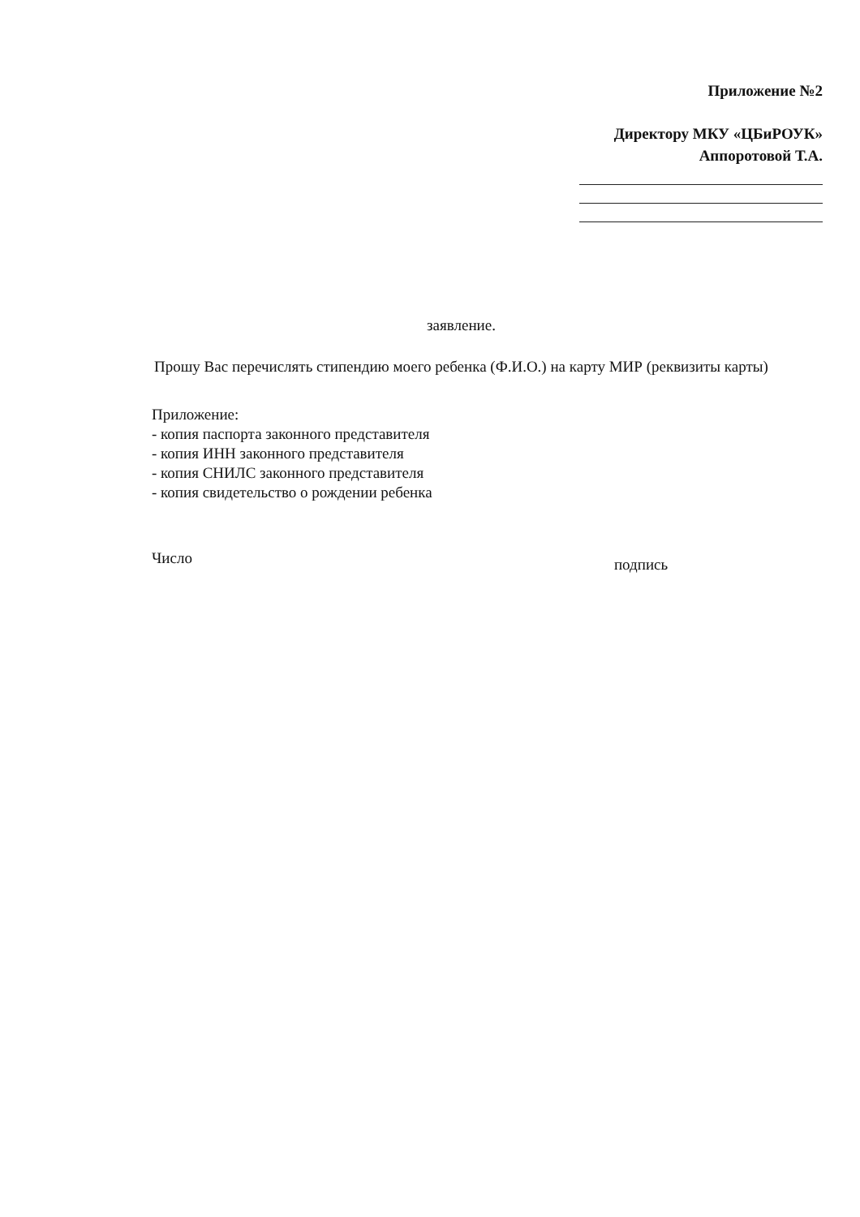Приложение №2
Директору МКУ «ЦБиРОУК»
Аппоротовой Т.А.
заявление.
Прошу Вас перечислять стипендию моего ребенка (Ф.И.О.) на карту МИР (реквизиты карты)
Приложение:
- копия паспорта законного представителя
- копия ИНН законного представителя
- копия СНИЛС законного представителя
- копия свидетельство о рождении ребенка
Число подпись